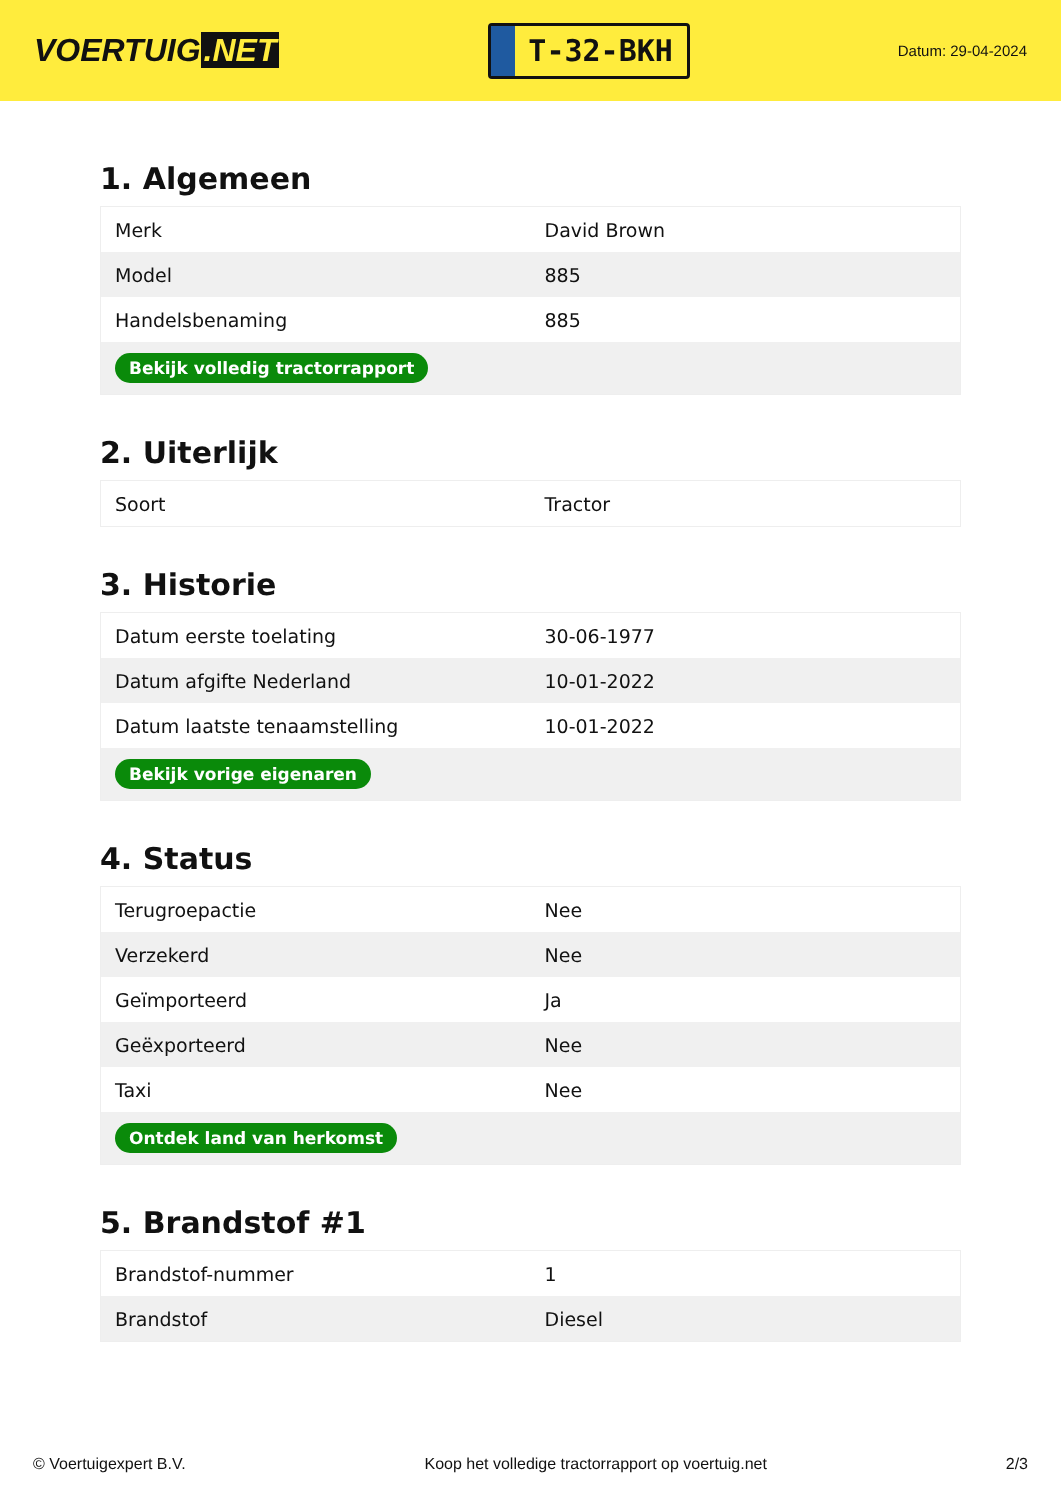VOERTUIG.NET
T-32-BKH
Datum: 29-04-2024
1. Algemeen
| Merk | David Brown |
| Model | 885 |
| Handelsbenaming | 885 |
| Bekijk volledig tractorrapport | |
2. Uiterlijk
| Soort | Tractor |
3. Historie
| Datum eerste toelating | 30-06-1977 |
| Datum afgifte Nederland | 10-01-2022 |
| Datum laatste tenaamstelling | 10-01-2022 |
| Bekijk vorige eigenaren | |
4. Status
| Terugroepactie | Nee |
| Verzekerd | Nee |
| Geïmporteerd | Ja |
| Geëxporteerd | Nee |
| Taxi | Nee |
| Ontdek land van herkomst | |
5. Brandstof #1
| Brandstof-nummer | 1 |
| Brandstof | Diesel |
© Voertuigexpert B.V. Koop het volledige tractorrapport op voertuig.net 2/3